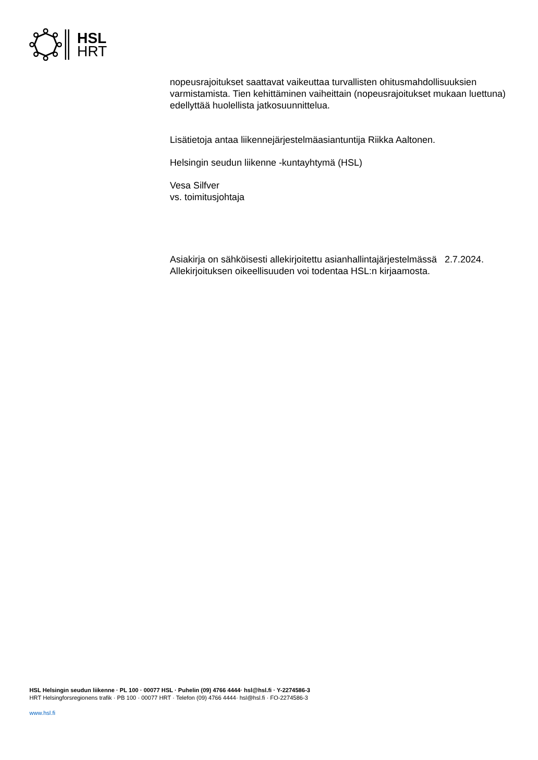HSL
HRT
nopeusrajoitukset saattavat vaikeuttaa turvallisten ohitusmahdollisuuksien varmistamista. Tien kehittäminen vaiheittain (nopeusrajoitukset mukaan luettuna) edellyttää huolellista jatkosuunnittelua.
Lisätietoja antaa liikennejärjestelmäasiantuntija Riikka Aaltonen.
Helsingin seudun liikenne -kuntayhtymä (HSL)
Vesa Silfver
vs. toimitusjohtaja
Asiakirja on sähköisesti allekirjoitettu asianhallintajärjestelmässä 2.7.2024. Allekirjoituksen oikeellisuuden voi todentaa HSL:n kirjaamosta.
HSL Helsingin seudun liikenne · PL 100 · 00077 HSL · Puhelin (09) 4766 4444· hsl@hsl.fi · Y-2274586-3
HRT Helsingforsregionens trafik · PB 100 · 00077 HRT · Telefon (09) 4766 4444· hsl@hsl.fi · FO-2274586-3
www.hsl.fi